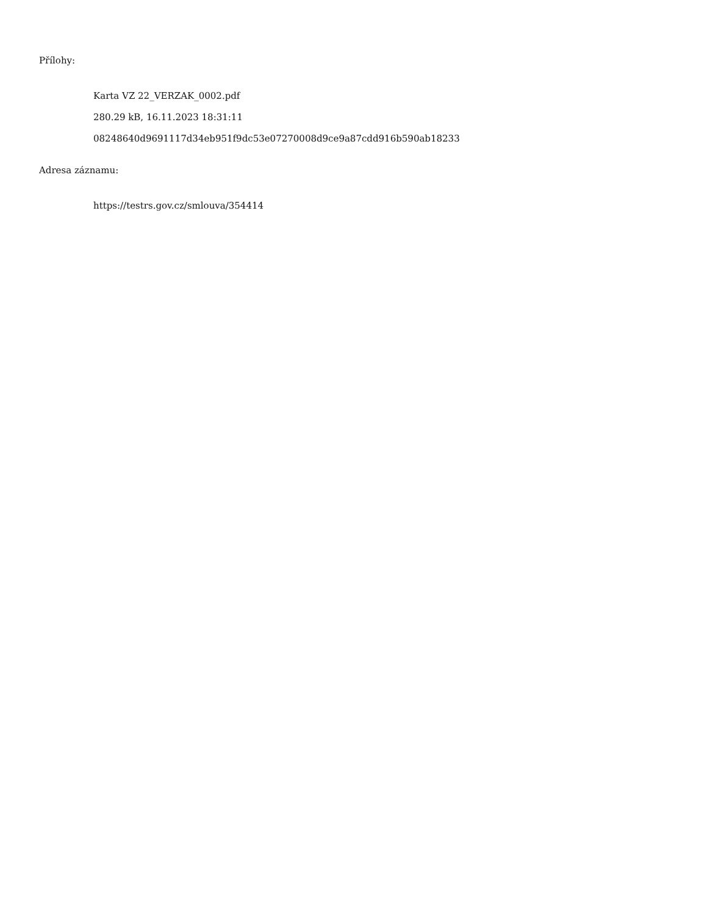Přílohy:
Karta VZ 22_VERZAK_0002.pdf
280.29 kB, 16.11.2023 18:31:11
08248640d9691117d34eb951f9dc53e07270008d9ce9a87cdd916b590ab18233
Adresa záznamu:
https://testrs.gov.cz/smlouva/354414